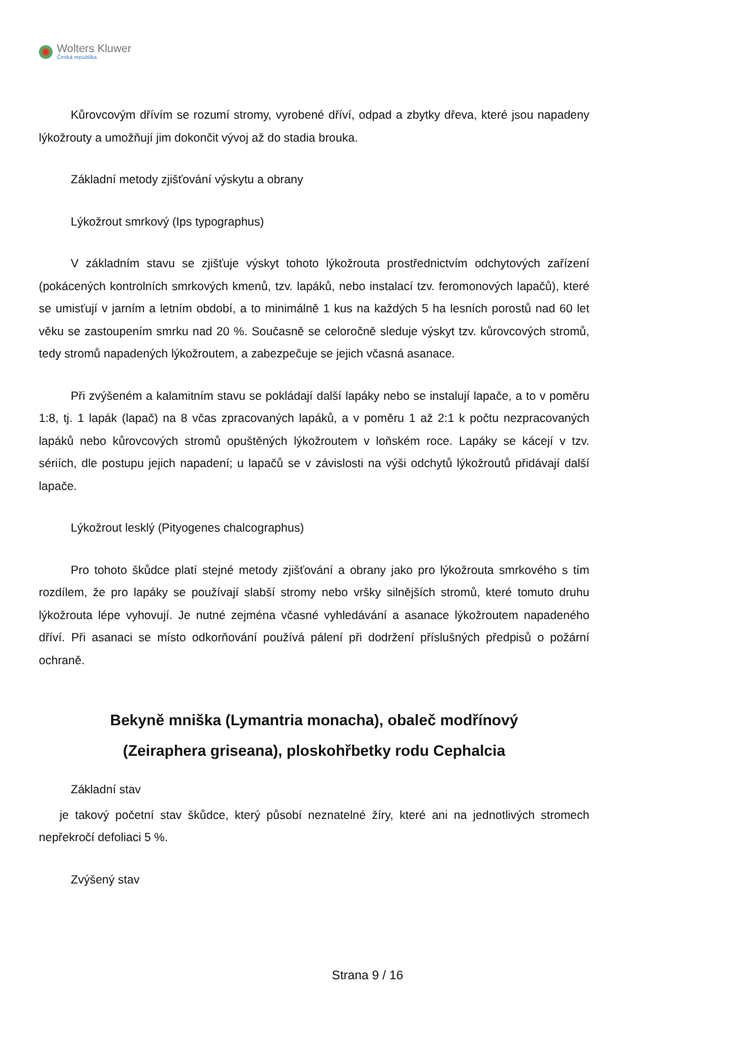Wolters Kluwer
Česká republika
Kůrovcovým dřívím se rozumí stromy, vyrobené dříví, odpad a zbytky dřeva, které jsou napadeny lýkožrouty a umožňují jim dokončit vývoj až do stadia brouka.
Základní metody zjišťování výskytu a obrany
Lýkožrout smrkový (Ips typographus)
V základním stavu se zjišťuje výskyt tohoto lýkožrouta prostřednictvím odchytových zařízení (pokácených kontrolních smrkových kmenů, tzv. lapáků, nebo instalací tzv. feromonových lapačů), které se umisťují v jarním a letním období, a to minimálně 1 kus na každých 5 ha lesních porostů nad 60 let věku se zastoupením smrku nad 20 %. Současně se celoročně sleduje výskyt tzv. kůrovcových stromů, tedy stromů napadených lýkožroutem, a zabezpečuje se jejich včasná asanace.
Při zvýšeném a kalamitním stavu se pokládají další lapáky nebo se instalují lapače, a to v poměru 1:8, tj. 1 lapák (lapač) na 8 včas zpracovaných lapáků, a v poměru 1 až 2:1 k počtu nezpracovaných lapáků nebo kůrovcových stromů opuštěných lýkožroutem v loňském roce. Lapáky se kácejí v tzv. sériích, dle postupu jejich napadení; u lapačů se v závislosti na výši odchytů lýkožroutů přidávají další lapače.
Lýkožrout lesklý (Pityogenes chalcographus)
Pro tohoto škůdce platí stejné metody zjišťování a obrany jako pro lýkožrouta smrkového s tím rozdílem, že pro lapáky se používají slabší stromy nebo vršky silnějších stromů, které tomuto druhu lýkožrouta lépe vyhovují. Je nutné zejména včasné vyhledávání a asanace lýkožroutem napadeného dříví. Při asanaci se místo odkorňování používá pálení při dodržení příslušných předpisů o požární ochraně.
Bekyně mniška (Lymantria monacha), obaleč modřínový (Zeiraphera griseana), ploskohřbetky rodu Cephalcia
Základní stav
je takový početní stav škůdce, který působí neznatelné žíry, které ani na jednotlivých stromech nepřekročí defoliaci 5 %.
Zvýšený stav
Strana 9 / 16